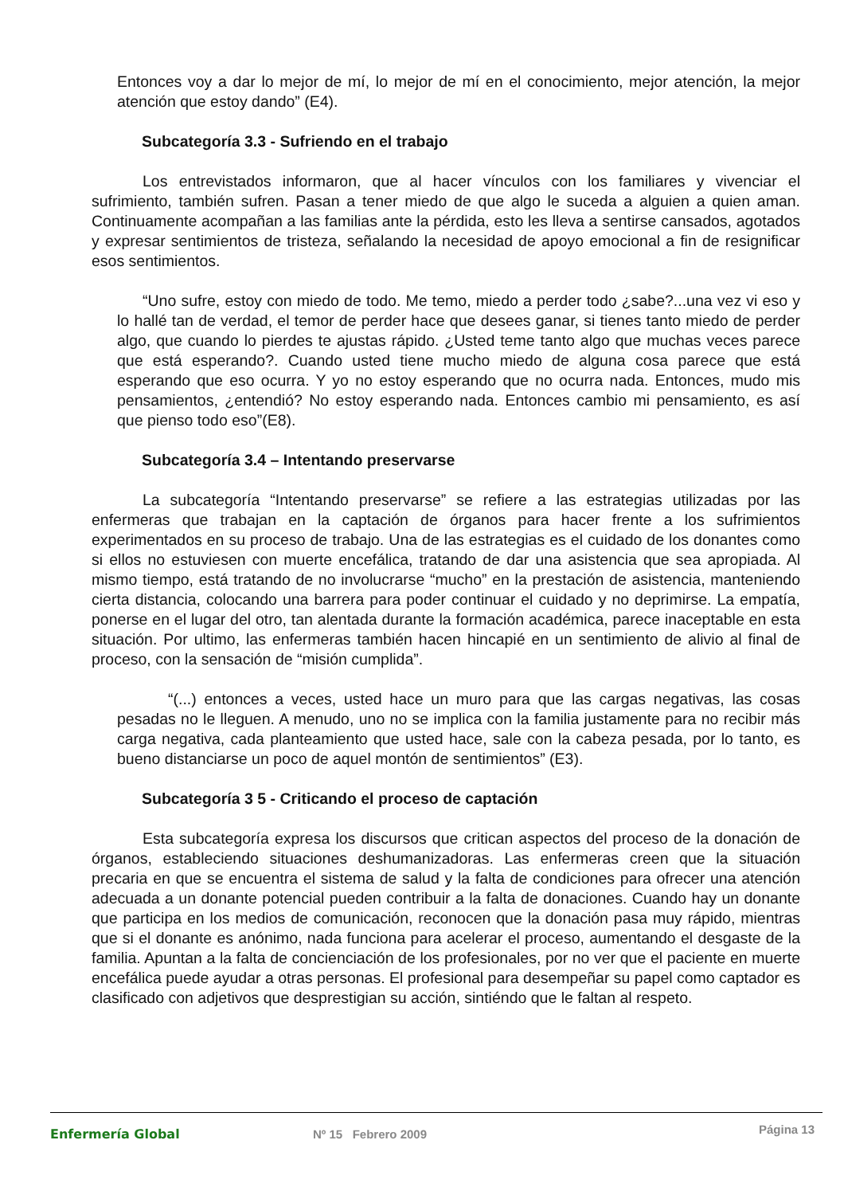Entonces voy a dar lo mejor de mí, lo mejor de mí en el conocimiento, mejor atención, la mejor atención que estoy dando” (E4).
Subcategoría 3.3 - Sufriendo en el trabajo
Los entrevistados informaron, que al hacer vínculos con los familiares y vivenciar el sufrimiento, también sufren. Pasan a tener miedo de que algo le suceda a alguien a quien aman. Continuamente acompañan a las familias ante la pérdida, esto les lleva a sentirse cansados, agotados y expresar sentimientos de tristeza, señalando la necesidad de apoyo emocional a fin de resignificar esos sentimientos.
“Uno sufre, estoy con miedo de todo. Me temo, miedo a perder todo ¿sabe?...una vez vi eso y lo hallé tan de verdad, el temor de perder hace que desees ganar, si tienes tanto miedo de perder algo, que cuando lo pierdes te ajustas rápido. ¿Usted teme tanto algo que muchas veces parece que está esperando?. Cuando usted tiene mucho miedo de alguna cosa parece que está esperando que eso ocurra. Y yo no estoy esperando que no ocurra nada. Entonces, mudo mis pensamientos, ¿entendió? No estoy esperando nada. Entonces cambio mi pensamiento, es así que pienso todo eso”(E8).
Subcategoría 3.4 – Intentando preservarse
La subcategoría “Intentando preservarse” se refiere a las estrategias utilizadas por las enfermeras que trabajan en la captación de órganos para hacer frente a los sufrimientos experimentados en su proceso de trabajo. Una de las estrategias es el cuidado de los donantes como si ellos no estuviesen con muerte encefálica, tratando de dar una asistencia que sea apropiada. Al mismo tiempo, está tratando de no involucrarse “mucho” en la prestación de asistencia, manteniendo cierta distancia, colocando una barrera para poder continuar el cuidado y no deprimirse. La empatía, ponerse en el lugar del otro, tan alentada durante la formación académica, parece inaceptable en esta situación. Por ultimo, las enfermeras también hacen hincapié en un sentimiento de alivio al final de proceso, con la sensación de “misión cumplida”.
“(...) entonces a veces, usted hace un muro para que las cargas negativas, las cosas pesadas no le lleguen. A menudo, uno no se implica con la familia justamente para no recibir más carga negativa, cada planteamiento que usted hace, sale con la cabeza pesada, por lo tanto, es bueno distanciarse un poco de aquel montón de sentimientos” (E3).
Subcategoría 3 5 - Criticando el proceso de captación
Esta subcategoría expresa los discursos que critican aspectos del proceso de la donación de órganos, estableciendo situaciones deshumanizadoras. Las enfermeras creen que la situación precaria en que se encuentra el sistema de salud y la falta de condiciones para ofrecer una atención adecuada a un donante potencial pueden contribuir a la falta de donaciones. Cuando hay un donante que participa en los medios de comunicación, reconocen que la donación pasa muy rápido, mientras que si el donante es anónimo, nada funciona para acelerar el proceso, aumentando el desgaste de la familia. Apuntan a la falta de concienciación de los profesionales, por no ver que el paciente en muerte encefálica puede ayudar a otras personas. El profesional para desempeñar su papel como captador es clasificado con adjetivos que desprestigian su acción, sintiéndo que le faltan al respeto.
Enfermería Global Nº 15 Febrero 2009
Página 13